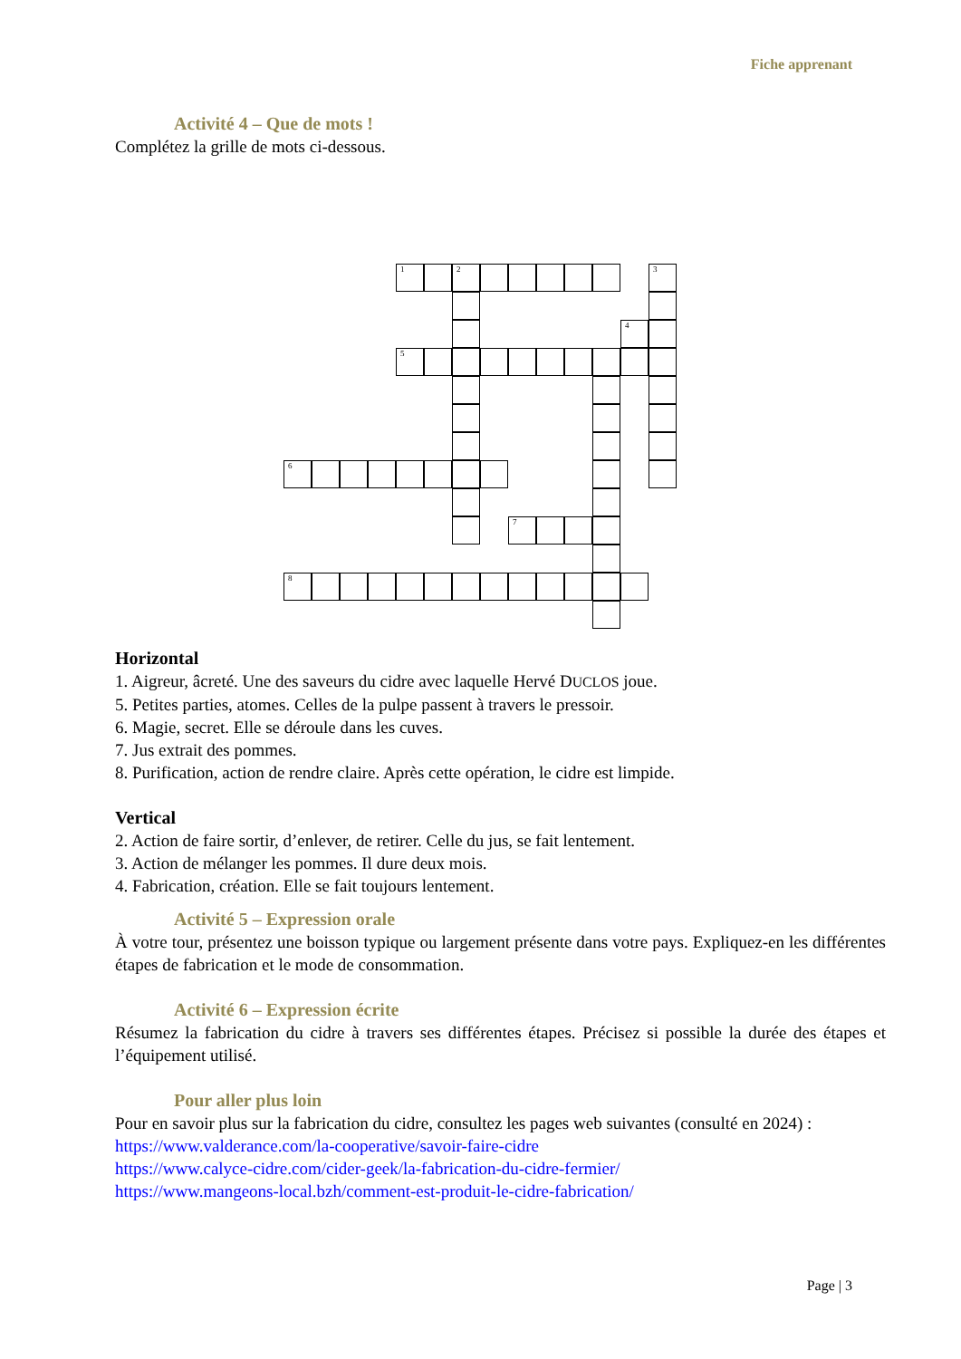Fiche apprenant
Activité 4 – Que de mots !
Complétez la grille de mots ci-dessous.
1 2 3
4
5
6
7
8
Horizontal
1. Aigreur, âcreté. Une des saveurs du cidre avec laquelle Hervé DUCLOS joue.
5. Petites parties, atomes. Celles de la pulpe passent à travers le pressoir.
6. Magie, secret. Elle se déroule dans les cuves.
7. Jus extrait des pommes.
8. Purification, action de rendre claire. Après cette opération, le cidre est limpide.
Vertical
2. Action de faire sortir, d’enlever, de retirer. Celle du jus, se fait lentement.
3. Action de mélanger les pommes. Il dure deux mois.
4. Fabrication, création. Elle se fait toujours lentement.
Activité 5 – Expression orale
À votre tour, présentez une boisson typique ou largement présente dans votre pays. Expliquez-en les différentes étapes de fabrication et le mode de consommation.
Activité 6 – Expression écrite
Résumez la fabrication du cidre à travers ses différentes étapes. Précisez si possible la durée des étapes et l’équipement utilisé.
Pour aller plus loin
Pour en savoir plus sur la fabrication du cidre, consultez les pages web suivantes (consulté en 2024) :
https://www.valderance.com/la-cooperative/savoir-faire-cidre
https://www.calyce-cidre.com/cider-geek/la-fabrication-du-cidre-fermier/
https://www.mangeons-local.bzh/comment-est-produit-le-cidre-fabrication/
Page | 3